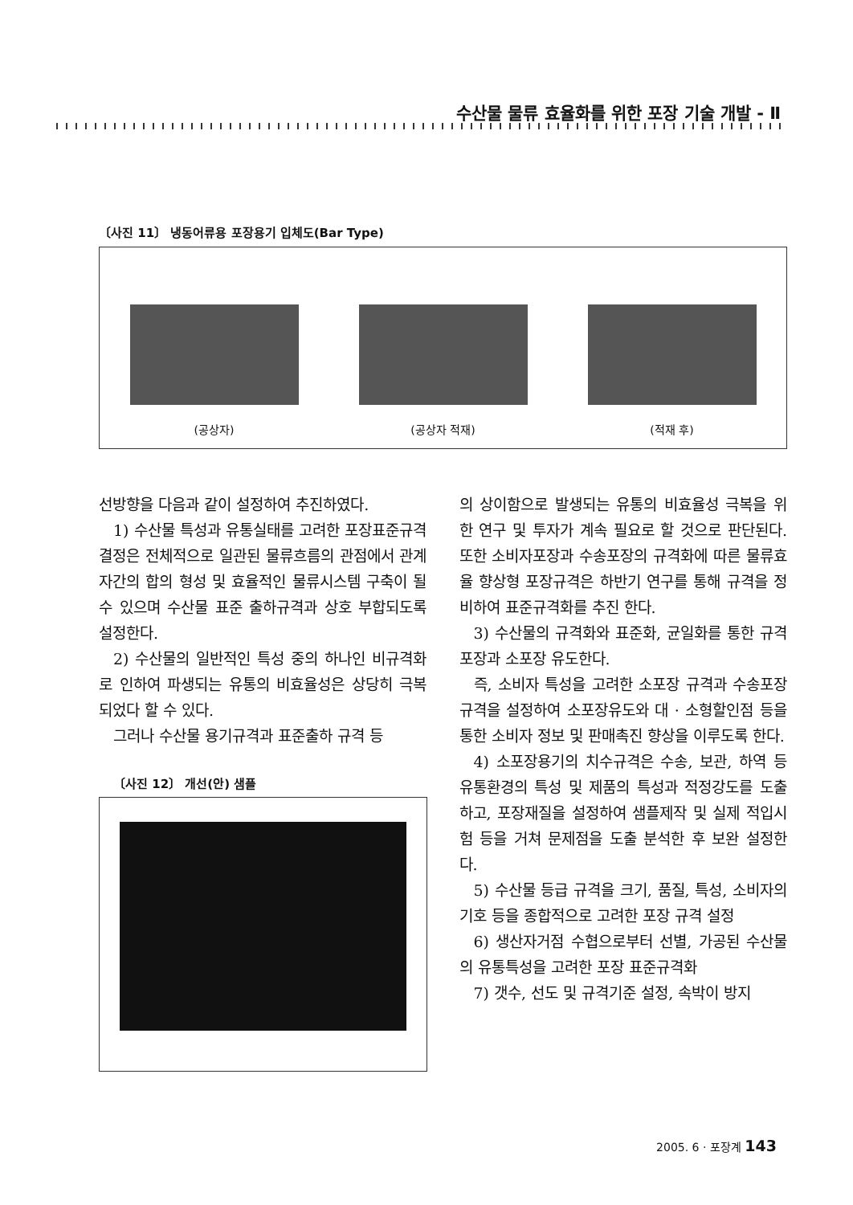수산물 물류 효율화를 위한 포장 기술 개발 - Ⅱ
〔사진 11〕 냉동어류용 포장용기 입체도(Bar Type)
(공상자)
(공상자 적재)
(적재 후)
선방향을 다음과 같이 설정하여 추진하였다.
1) 수산물 특성과 유통실태를 고려한 포장표준규격 결정은 전체적으로 일관된 물류흐름의 관점에서 관계자간의 합의 형성 및 효율적인 물류시스템 구축이 될 수 있으며 수산물 표준 출하규격과 상호 부합되도록 설정한다.
2) 수산물의 일반적인 특성 중의 하나인 비규격화로 인하여 파생되는 유통의 비효율성은 상당히 극복되었다 할 수 있다.
그러나 수산물 용기규격과 표준출하 규격 등
〔사진 12〕 개선(안) 샘플
의 상이함으로 발생되는 유통의 비효율성 극복을 위한 연구 및 투자가 계속 필요로 할 것으로 판단된다. 또한 소비자포장과 수송포장의 규격화에 따른 물류효율 향상형 포장규격은 하반기 연구를 통해 규격을 정비하여 표준규격화를 추진 한다.
3) 수산물의 규격화와 표준화, 균일화를 통한 규격포장과 소포장 유도한다.
즉, 소비자 특성을 고려한 소포장 규격과 수송포장규격을 설정하여 소포장유도와 대 · 소형할인점 등을 통한 소비자 정보 및 판매촉진 향상을 이루도록 한다.
4) 소포장용기의 치수규격은 수송, 보관, 하역 등 유통환경의 특성 및 제품의 특성과 적정강도를 도출하고, 포장재질을 설정하여 샘플제작 및 실제 적입시험 등을 거쳐 문제점을 도출 분석한 후 보완 설정한다.
5) 수산물 등급 규격을 크기, 품질, 특성, 소비자의 기호 등을 종합적으로 고려한 포장 규격 설정
6) 생산자거점 수협으로부터 선별, 가공된 수산물의 유통특성을 고려한 포장 표준규격화
7) 갯수, 선도 및 규격기준 설정, 속박이 방지
2005. 6 · 포장계 143